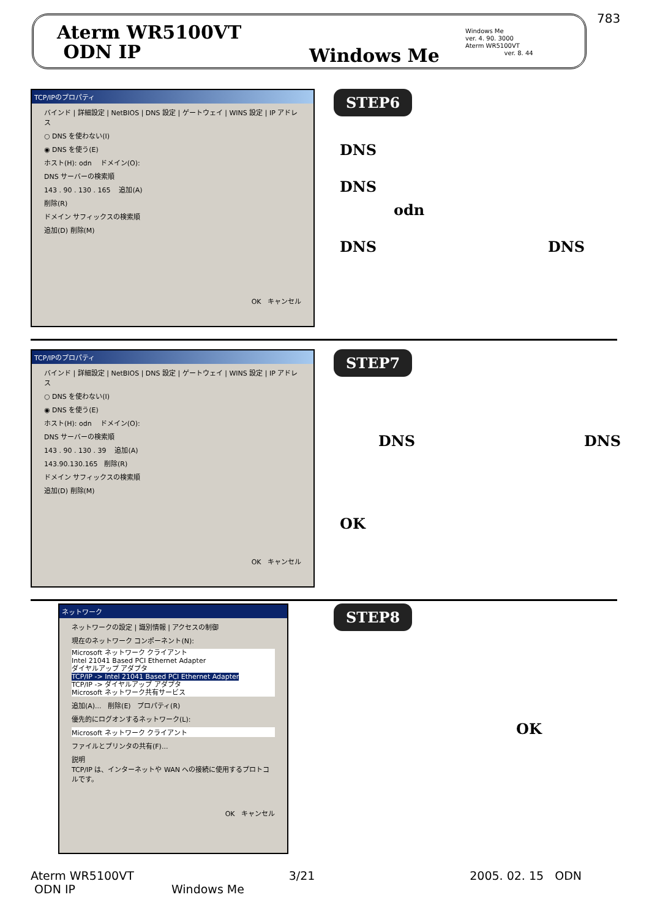783
Aterm WR5100VT
ODN IP
Windows Me
Windows Me
ver. 4. 90. 3000
Aterm WR5100VT
ver. 8. 44
TCP/IPのプロパティ
バインド | 詳細設定 | NetBIOS | DNS 設定 | ゲートウェイ | WINS 設定 | IP アドレス
○ DNS を使わない(I)
◉ DNS を使う(E)
ホスト(H): odn ドメイン(O):
DNS サーバーの検索順
143 . 90 . 130 . 165 追加(A)
削除(R)
ドメイン サフィックスの検索順
追加(D) 削除(M)
OK キャンセル
STEP6
DNS
DNS
odn
DNS DNS
TCP/IPのプロパティ
バインド | 詳細設定 | NetBIOS | DNS 設定 | ゲートウェイ | WINS 設定 | IP アドレス
○ DNS を使わない(I)
◉ DNS を使う(E)
ホスト(H): odn ドメイン(O):
DNS サーバーの検索順
143 . 90 . 130 . 39 追加(A)
143.90.130.165 削除(R)
ドメイン サフィックスの検索順
追加(D) 削除(M)
OK キャンセル
STEP7
DNS DNS
OK
ネットワーク
ネットワークの設定 | 識別情報 | アクセスの制御
現在のネットワーク コンポーネント(N):
Microsoft ネットワーク クライアント
Intel 21041 Based PCI Ethernet Adapter
ダイヤルアップ アダプタ
TCP/IP -> Intel 21041 Based PCI Ethernet Adapter
TCP/IP -> ダイヤルアップ アダプタ
Microsoft ネットワーク共有サービス
追加(A)... 削除(E) プロパティ(R)
優先的にログオンするネットワーク(L):
Microsoft ネットワーク クライアント
ファイルとプリンタの共有(F)...
説明
TCP/IP は、インターネットや WAN への接続に使用するプロトコルです。
OK キャンセル
STEP8
OK
Aterm WR5100VT 3/21 2005. 02. 15 ODN
ODN IP Windows Me